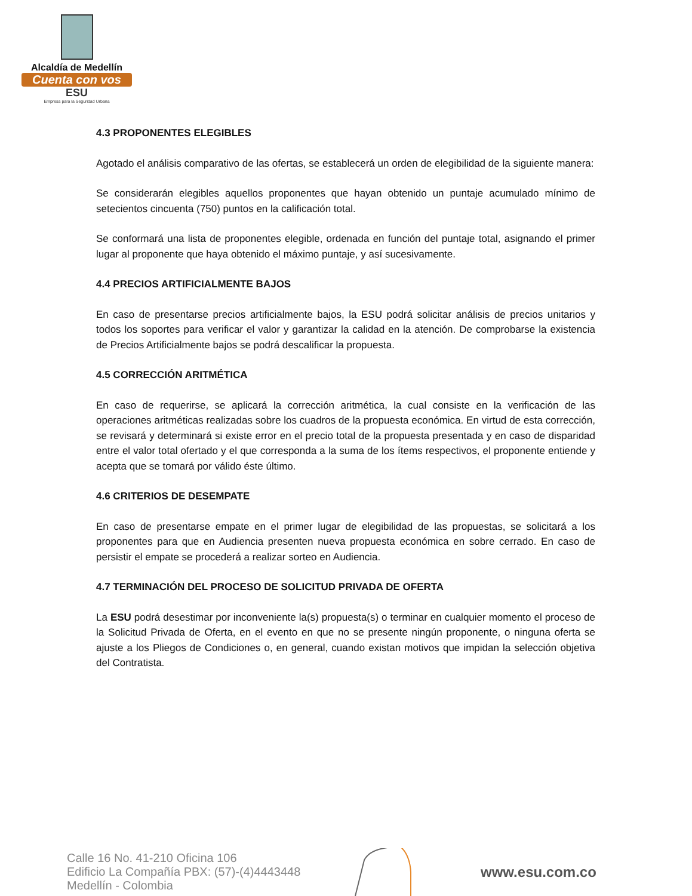Alcaldía de Medellín
Cuenta con vos
ESU
Empresa para la Seguridad Urbana
4.3 PROPONENTES ELEGIBLES
Agotado el análisis comparativo de las ofertas, se establecerá un orden de elegibilidad de la siguiente manera:
Se considerarán elegibles aquellos proponentes que hayan obtenido un puntaje acumulado mínimo de setecientos cincuenta (750) puntos en la calificación total.
Se conformará una lista de proponentes elegible, ordenada en función del puntaje total, asignando el primer lugar al proponente que haya obtenido el máximo puntaje, y así sucesivamente.
4.4 PRECIOS ARTIFICIALMENTE BAJOS
En caso de presentarse precios artificialmente bajos, la ESU podrá solicitar análisis de precios unitarios y todos los soportes para verificar el valor y garantizar la calidad en la atención. De comprobarse la existencia de Precios Artificialmente bajos se podrá descalificar la propuesta.
4.5 CORRECCIÓN ARITMÉTICA
En caso de requerirse, se aplicará la corrección aritmética, la cual consiste en la verificación de las operaciones aritméticas realizadas sobre los cuadros de la propuesta económica. En virtud de esta corrección, se revisará y determinará si existe error en el precio total de la propuesta presentada y en caso de disparidad entre el valor total ofertado y el que corresponda a la suma de los ítems respectivos, el proponente entiende y acepta que se tomará por válido éste último.
4.6 CRITERIOS DE DESEMPATE
En caso de presentarse empate en el primer lugar de elegibilidad de las propuestas, se solicitará a los proponentes para que en Audiencia presenten nueva propuesta económica en sobre cerrado. En caso de persistir el empate se procederá a realizar sorteo en Audiencia.
4.7 TERMINACIÓN DEL PROCESO DE SOLICITUD PRIVADA DE OFERTA
La ESU podrá desestimar por inconveniente la(s) propuesta(s) o terminar en cualquier momento el proceso de la Solicitud Privada de Oferta, en el evento en que no se presente ningún proponente, o ninguna oferta se ajuste a los Pliegos de Condiciones o, en general, cuando existan motivos que impidan la selección objetiva del Contratista.
Calle 16 No. 41-210 Oficina 106
Edificio La Compañía PBX: (57)-(4)4443448
Medellín - Colombia
www.esu.com.co